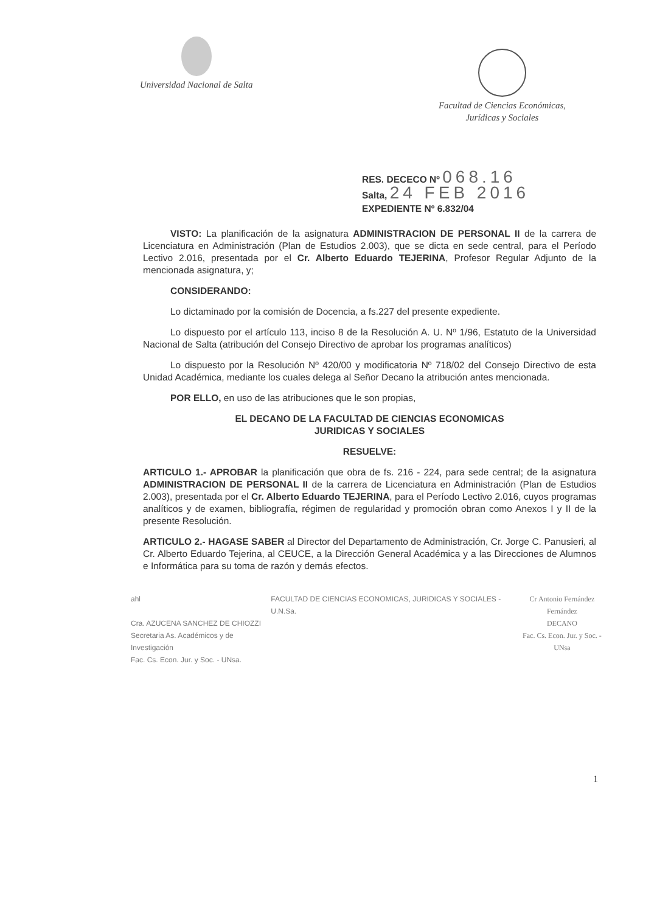Universidad Nacional de Salta Facultad de Ciencias Económicas,
Jurídicas y Sociales
RES. DECECO Nº 068.16
Salta, 24 FEB 2016
EXPEDIENTE Nº 6.832/04
VISTO: La planificación de la asignatura ADMINISTRACION DE PERSONAL II de la carrera de Licenciatura en Administración (Plan de Estudios 2.003), que se dicta en sede central, para el Período Lectivo 2.016, presentada por el Cr. Alberto Eduardo TEJERINA, Profesor Regular Adjunto de la mencionada asignatura, y;
CONSIDERANDO:
Lo dictaminado por la comisión de Docencia, a fs.227 del presente expediente.
Lo dispuesto por el artículo 113, inciso 8 de la Resolución A. U. Nº 1/96, Estatuto de la Universidad Nacional de Salta (atribución del Consejo Directivo de aprobar los programas analíticos)
Lo dispuesto por la Resolución Nº 420/00 y modificatoria Nº 718/02 del Consejo Directivo de esta Unidad Académica, mediante los cuales delega al Señor Decano la atribución antes mencionada.
POR ELLO, en uso de las atribuciones que le son propias,
EL DECANO DE LA FACULTAD DE CIENCIAS ECONOMICAS
JURIDICAS Y SOCIALES
RESUELVE:
ARTICULO 1.- APROBAR la planificación que obra de fs. 216 - 224, para sede central; de la asignatura ADMINISTRACION DE PERSONAL II de la carrera de Licenciatura en Administración (Plan de Estudios 2.003), presentada por el Cr. Alberto Eduardo TEJERINA, para el Período Lectivo 2.016, cuyos programas analíticos y de examen, bibliografía, régimen de regularidad y promoción obran como Anexos I y II de la presente Resolución.
ARTICULO 2.- HAGASE SABER al Director del Departamento de Administración, Cr. Jorge C. Panusieri, al Cr. Alberto Eduardo Tejerina, al CEUCE, a la Dirección General Académica y a las Direcciones de Alumnos e Informática para su toma de razón y demás efectos.
ahl
Cra. AZUCENA SANCHEZ DE CHIOZZI
Secretaria As. Académicos y de Investigación
Fac. Cs. Econ. Jur. y Soc. - UNsa.
FACULTAD DE CIENCIAS ECONOMICAS, JURIDICAS Y SOCIALES - U.N.Sa.
Cr Antonio Fernández Fernández
DECANO
Fac. Cs. Econ. Jur. y Soc. - UNsa
1